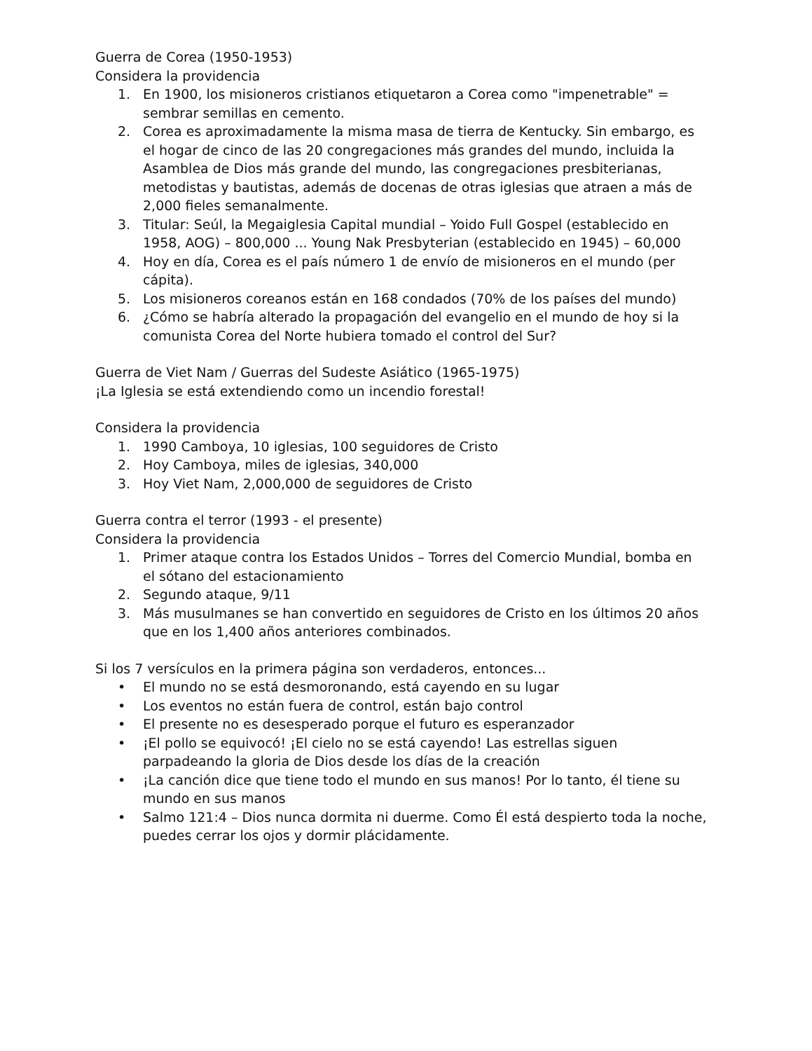Guerra de Corea (1950-1953)
Considera la providencia
1. En 1900, los misioneros cristianos etiquetaron a Corea como "impenetrable" = sembrar semillas en cemento.
2. Corea es aproximadamente la misma masa de tierra de Kentucky. Sin embargo, es el hogar de cinco de las 20 congregaciones más grandes del mundo, incluida la Asamblea de Dios más grande del mundo, las congregaciones presbiterianas, metodistas y bautistas, además de docenas de otras iglesias que atraen a más de 2,000 fieles semanalmente.
3. Titular: Seúl, la Megaiglesia Capital mundial – Yoido Full Gospel (establecido en 1958, AOG) – 800,000 ... Young Nak Presbyterian (establecido en 1945) – 60,000
4. Hoy en día, Corea es el país número 1 de envío de misioneros en el mundo (per cápita).
5. Los misioneros coreanos están en 168 condados (70% de los países del mundo)
6. ¿Cómo se habría alterado la propagación del evangelio en el mundo de hoy si la comunista Corea del Norte hubiera tomado el control del Sur?
Guerra de Viet Nam / Guerras del Sudeste Asiático (1965-1975)
¡La Iglesia se está extendiendo como un incendio forestal!
Considera la providencia
1. 1990 Camboya, 10 iglesias, 100 seguidores de Cristo
2. Hoy Camboya, miles de iglesias, 340,000
3. Hoy Viet Nam, 2,000,000 de seguidores de Cristo
Guerra contra el terror (1993 - el presente)
Considera la providencia
1. Primer ataque contra los Estados Unidos – Torres del Comercio Mundial, bomba en el sótano del estacionamiento
2. Segundo ataque, 9/11
3. Más musulmanes se han convertido en seguidores de Cristo en los últimos 20 años que en los 1,400 años anteriores combinados.
Si los 7 versículos en la primera página son verdaderos, entonces...
• El mundo no se está desmoronando, está cayendo en su lugar
• Los eventos no están fuera de control, están bajo control
• El presente no es desesperado porque el futuro es esperanzador
• ¡El pollo se equivocó! ¡El cielo no se está cayendo! Las estrellas siguen parpadeando la gloria de Dios desde los días de la creación
• ¡La canción dice que tiene todo el mundo en sus manos! Por lo tanto, él tiene su mundo en sus manos
• Salmo 121:4 – Dios nunca dormita ni duerme. Como Él está despierto toda la noche, puedes cerrar los ojos y dormir plácidamente.